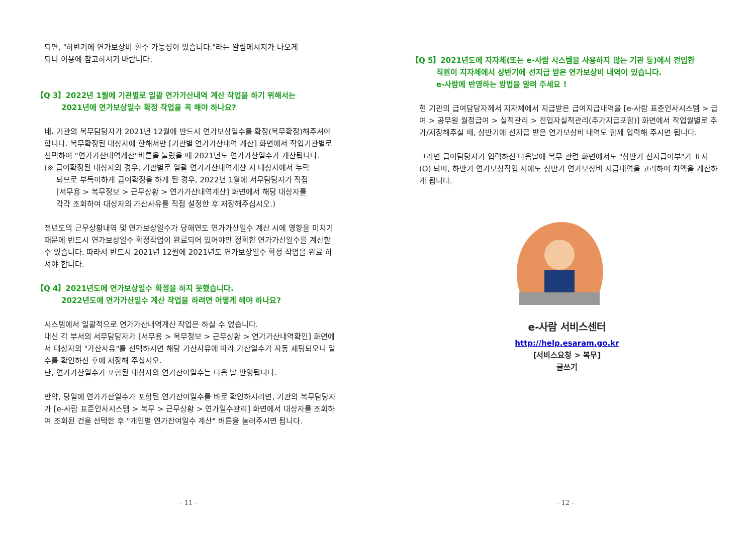되면, "하반기에 연가보상비 환수 가능성이 있습니다."라는 알림메시지가 나오게
되니 이용에 참고하시기 바랍니다.
【Q 3】2022년 1월에 기관별로 일괄 연가가산내역 계산 작업을 하기 위해서는
2021년에 연가보상일수 확정 작업을 꼭 해야 하나요?
네. 기관의 복무담당자가 2021년 12월에 반드시 연가보상일수를 확정(복무확정)해주셔야 합니다. 복무확정된 대상자에 한해서만 [기관별 연가가산내역 계산] 화면에서 작업기관별로 선택하여 "연가가산내역계산"버튼을 눌렀을 때 2021년도 연가가산일수가 계산됩니다.
(※ 급여확정된 대상자의 경우, 기관별로 일괄 연가가산내역계산 시 대상자에서 누락
되므로 부득이하게 급여확정을 하게 된 경우, 2022년 1월에 서무담당자가 직접
[서무용 > 복무정보 > 근무상황 > 연가가산내역계산] 화면에서 해당 대상자를
각각 조회하여 대상자의 가산사유를 직접 설정한 후 저장해주십시오.)
전년도의 근무상황내역 및 연가보상일수가 당해연도 연가가산일수 계산 시에 영향을 미치기 때문에 반드시 연가보상일수 확정작업이 완료되어 있어야만 정확한 연가가산일수를 계산할 수 있습니다. 따라서 반드시 2021년 12월에 2021년도 연가보상일수 확정 작업을 완료 하셔야 합니다.
【Q 4】2021년도에 연가보상일수 확정을 하지 못했습니다.
2022년도에 연가가산일수 계산 작업을 하려면 어떻게 해야 하나요?
시스템에서 일괄적으로 연가가산내역계산 작업은 하실 수 없습니다.
대신 각 부서의 서무담당자가 [서무용 > 복무정보 > 근무상황 > 연가가산내역확인] 화면에서 대상자의 "가산사유"를 선택하시면 해당 가산사유에 따라 가산일수가 자동 세팅되오니 일수를 확인하신 후에 저장해 주십시오.
단, 연가가산일수가 포함된 대상자의 연가잔여일수는 다음 날 반영됩니다.
만약, 당일에 연가가산일수가 포함된 연가잔여일수를 바로 확인하시려면, 기관의 복무담당자가 [e-사람 표준인사시스템 > 복무 > 근무상황 > 연가일수관리] 화면에서 대상자를 조회하여 조회된 건을 선택한 후 "개인별 연가잔여일수 계산" 버튼을 눌러주시면 됩니다.
- 11 -
【Q 5】2021년도에 지자체(또는 e-사람 시스템을 사용하지 않는 기관 등)에서 전입한
직원이 지자체에서 상반기에 선지급 받은 연가보상비 내역이 있습니다.
e-사람에 반영하는 방법을 알려 주세요 !
현 기관의 급여담당자께서 지자체에서 지급받은 급여지급내역을 [e-사람 표준인사시스템 > 급여 > 공무원 월정급여 > 실적관리 > 전입자실적관리(추가지급포함)] 화면에서 작업월별로 추가/저장해주실 때, 상반기에 선지급 받은 연가보상비 내역도 함께 입력해 주시면 됩니다.
그러면 급여담당자가 입력하신 다음날에 복무 관련 화면에서도 "상반기 선지급여부"가 표시(O) 되며, 하반기 연가보상작업 시에도 상반기 연가보상비 지급내역을 고려하여 차액을 계산하게 됩니다.
e-사람 서비스센터
http://help.esaram.go.kr
[서비스요청 > 복무]
글쓰기
- 12 -